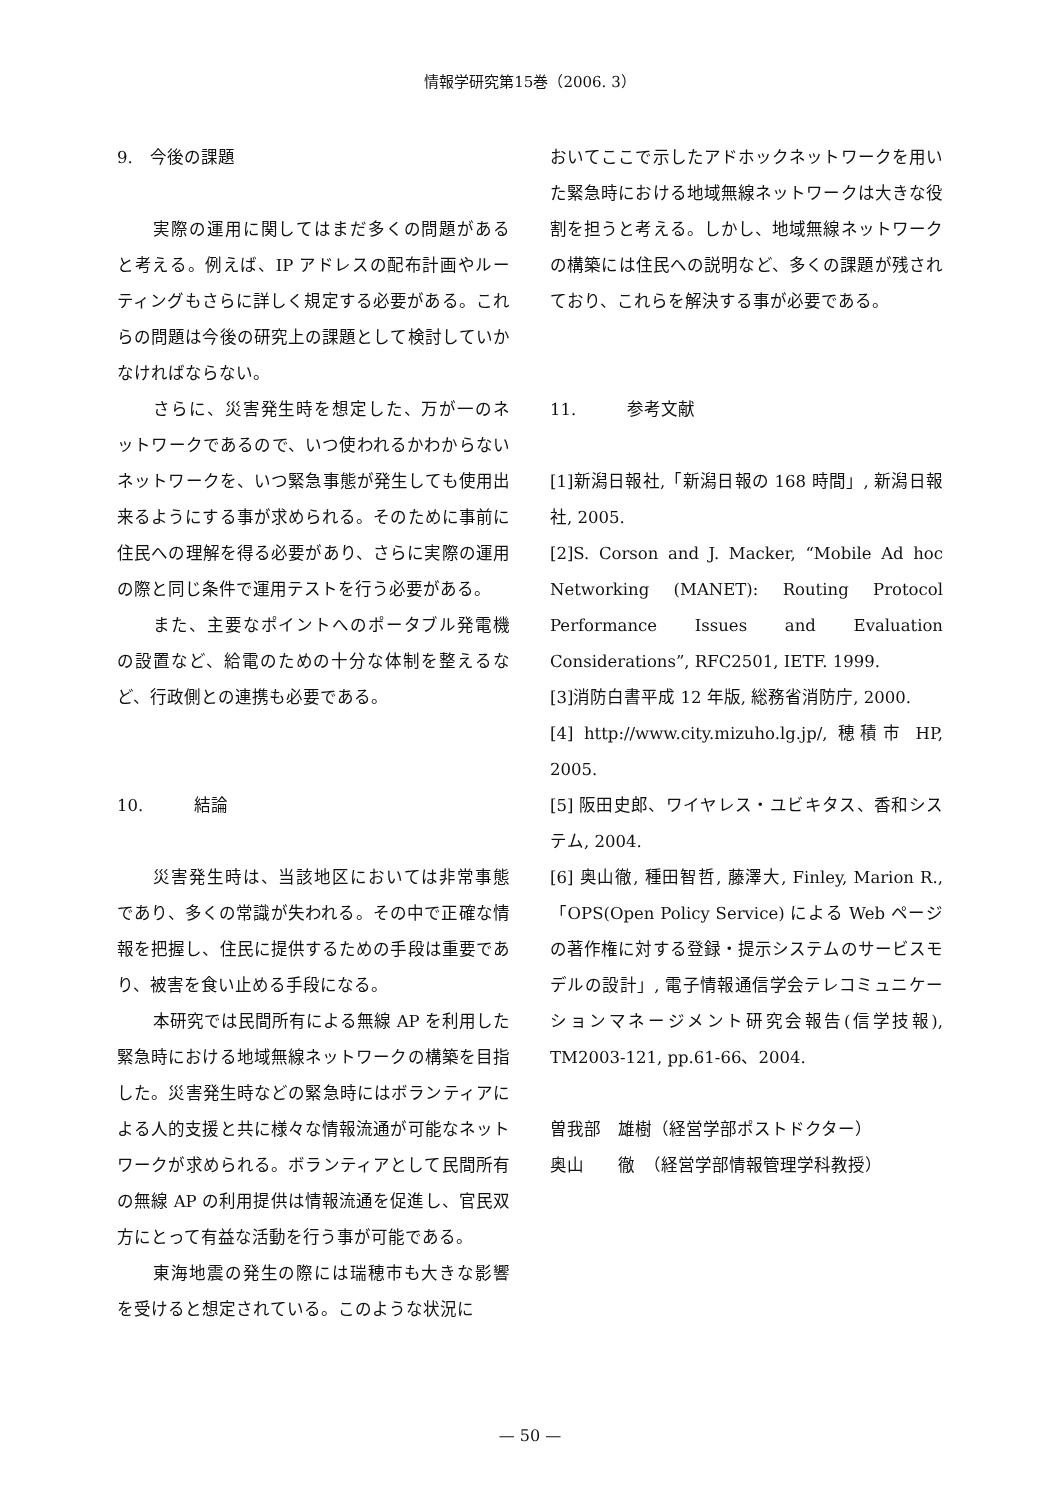情報学研究第15巻（2006. 3）
9.　今後の課題
実際の運用に関してはまだ多くの問題があると考える。例えば、IP アドレスの配布計画やルーティングもさらに詳しく規定する必要がある。これらの問題は今後の研究上の課題として検討していかなければならない。
さらに、災害発生時を想定した、万が一のネットワークであるので、いつ使われるかわからないネットワークを、いつ緊急事態が発生しても使用出来るようにする事が求められる。そのために事前に住民への理解を得る必要があり、さらに実際の運用の際と同じ条件で運用テストを行う必要がある。
また、主要なポイントへのポータブル発電機の設置など、給電のための十分な体制を整えるなど、行政側との連携も必要である。
10.　　　結論
災害発生時は、当該地区においては非常事態であり、多くの常識が失われる。その中で正確な情報を把握し、住民に提供するための手段は重要であり、被害を食い止める手段になる。
本研究では民間所有による無線 AP を利用した緊急時における地域無線ネットワークの構築を目指した。災害発生時などの緊急時にはボランティアによる人的支援と共に様々な情報流通が可能なネットワークが求められる。ボランティアとして民間所有の無線 AP の利用提供は情報流通を促進し、官民双方にとって有益な活動を行う事が可能である。
東海地震の発生の際には瑞穂市も大きな影響を受けると想定されている。このような状況に
おいてここで示したアドホックネットワークを用いた緊急時における地域無線ネットワークは大きな役割を担うと考える。しかし、地域無線ネットワークの構築には住民への説明など、多くの課題が残されており、これらを解決する事が必要である。
11.　　　参考文献
[1]新潟日報社,「新潟日報の 168 時間」, 新潟日報社, 2005.
[2]S. Corson and J. Macker, “Mobile Ad hoc Networking (MANET): Routing Protocol Performance Issues and Evaluation Considerations”, RFC2501, IETF. 1999.
[3]消防白書平成 12 年版, 総務省消防庁, 2000.
[4] http://www.city.mizuho.lg.jp/, 穂積市 HP, 2005.
[5] 阪田史郎、ワイヤレス・ユビキタス、香和システム, 2004.
[6] 奥山徹, 種田智哲, 藤澤大, Finley, Marion R.,「OPS(Open Policy Service) による Web ページの著作権に対する登録・提示システムのサービスモデルの設計」, 電子情報通信学会テレコミュニケーションマネージメント研究会報告(信学技報), TM2003-121, pp.61-66、2004.
曽我部　雄樹（経営学部ポストドクター）
奥山　　徹　（経営学部情報管理学科教授）
— 50 —